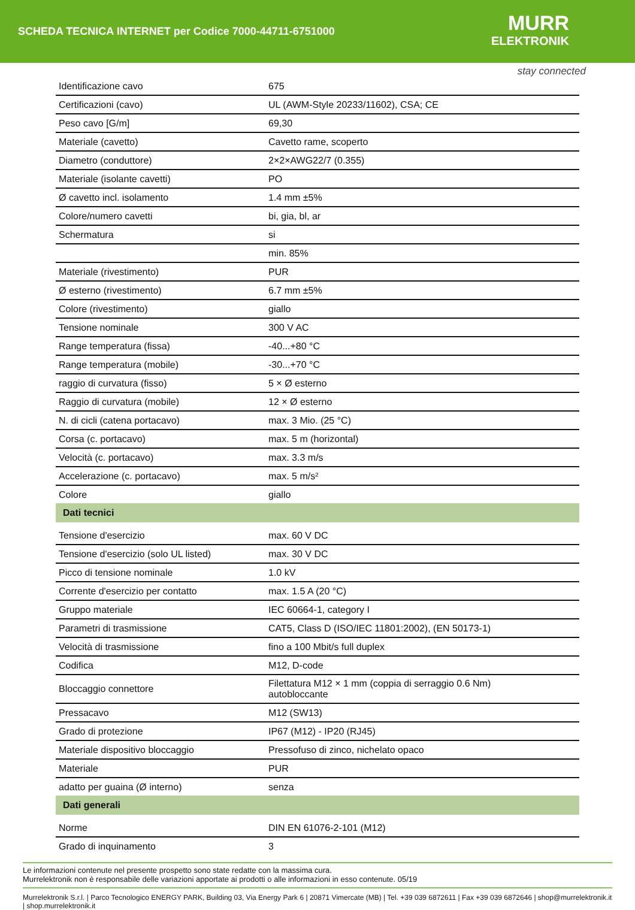SCHEDA TECNICA INTERNET per Codice 7000-44711-6751000
MURR
ELEKTRONIK
stay connected
| Identificazione cavo | 675 |
| Certificazioni (cavo) | UL (AWM-Style 20233/11602), CSA; CE |
| Peso cavo [G/m] | 69,30 |
| Materiale (cavetto) | Cavetto rame, scoperto |
| Diametro (conduttore) | 2×2×AWG22/7 (0.355) |
| Materiale (isolante cavetti) | PO |
| Ø cavetto incl. isolamento | 1.4 mm ±5% |
| Colore/numero cavetti | bi, gia, bl, ar |
| Schermatura | si |
| | min. 85% |
| Materiale (rivestimento) | PUR |
| Ø esterno (rivestimento) | 6.7 mm ±5% |
| Colore (rivestimento) | giallo |
| Tensione nominale | 300 V AC |
| Range temperatura (fissa) | -40...+80 °C |
| Range temperatura (mobile) | -30...+70 °C |
| raggio di curvatura (fisso) | 5 × Ø esterno |
| Raggio di curvatura (mobile) | 12 × Ø esterno |
| N. di cicli (catena portacavo) | max. 3 Mio. (25 °C) |
| Corsa (c. portacavo) | max. 5 m (horizontal) |
| Velocità (c. portacavo) | max. 3.3 m/s |
| Accelerazione (c. portacavo) | max. 5 m/s² |
| Colore | giallo |
| Dati tecnici | |
| Tensione d'esercizio | max. 60 V DC |
| Tensione d'esercizio (solo UL listed) | max. 30 V DC |
| Picco di tensione nominale | 1.0 kV |
| Corrente d'esercizio per contatto | max. 1.5 A (20 °C) |
| Gruppo materiale | IEC 60664-1, category I |
| Parametri di trasmissione | CAT5, Class D (ISO/IEC 11801:2002), (EN 50173-1) |
| Velocità di trasmissione | fino a 100 Mbit/s full duplex |
| Codifica | M12, D-code |
| Bloccaggio connettore | Filettatura M12 × 1 mm (coppia di serraggio 0.6 Nm) autobloccante |
| Pressacavo | M12 (SW13) |
| Grado di protezione | IP67 (M12) - IP20 (RJ45) |
| Materiale dispositivo bloccaggio | Pressofuso di zinco, nichelato opaco |
| Materiale | PUR |
| adatto per guaina (Ø interno) | senza |
| Dati generali | |
| Norme | DIN EN 61076-2-101 (M12) |
| Grado di inquinamento | 3 |
Le informazioni contenute nel presente prospetto sono state redatte con la massima cura.
Murrelektronik non è responsabile delle variazioni apportate ai prodotti o alle informazioni in esso contenute. 05/19
Murrelektronik S.r.l. | Parco Tecnologico ENERGY PARK, Building 03, Via Energy Park 6 | 20871 Vimercate (MB) | Tel. +39 039 6872611 | Fax +39 039 6872646 | shop@murrelektronik.it | shop.murrelektronik.it